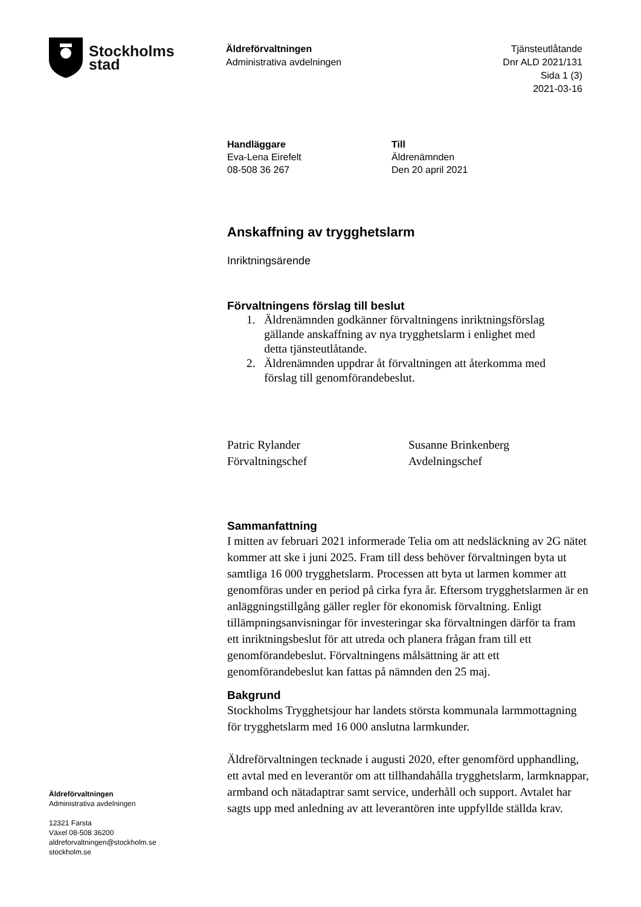Stockholms
stad
Äldreförvaltningen
Administrativa avdelningen
Tjänsteutlåtande
Dnr ALD 2021/131
Sida 1 (3)
2021-03-16
Handläggare
Eva-Lena Eirefelt
08-508 36 267
Till
Äldrenämnden
Den 20 april 2021
Anskaffning av trygghetslarm
Inriktningsärende
Förvaltningens förslag till beslut
1. Äldrenämnden godkänner förvaltningens inriktningsförslag
gällande anskaffning av nya trygghetslarm i enlighet med
detta tjänsteutlåtande.
2. Äldrenämnden uppdrar åt förvaltningen att återkomma med
förslag till genomförandebeslut.
Patric Rylander
Förvaltningschef
Susanne Brinkenberg
Avdelningschef
Sammanfattning
I mitten av februari 2021 informerade Telia om att nedsläckning av 2G nätet kommer att ske i juni 2025. Fram till dess behöver förvaltningen byta ut samtliga 16 000 trygghetslarm. Processen att byta ut larmen kommer att genomföras under en period på cirka fyra år. Eftersom trygghetslarmen är en anläggningstillgång gäller regler för ekonomisk förvaltning. Enligt tillämpningsanvisningar för investeringar ska förvaltningen därför ta fram ett inriktningsbeslut för att utreda och planera frågan fram till ett genomförandebeslut. Förvaltningens målsättning är att ett genomförandebeslut kan fattas på nämnden den 25 maj.
Bakgrund
Stockholms Trygghetsjour har landets största kommunala larmmottagning för trygghetslarm med 16 000 anslutna larmkunder.
Äldreförvaltningen tecknade i augusti 2020, efter genomförd upphandling, ett avtal med en leverantör om att tillhandahålla trygghetslarm, larmknappar, armband och nätadaptrar samt service, underhåll och support. Avtalet har sagts upp med anledning av att leverantören inte uppfyllde ställda krav.
Äldreförvaltningen
Administrativa avdelningen
12321 Farsta
Växel 08-508 36200
aldreforvaltningen@stockholm.se
stockholm.se